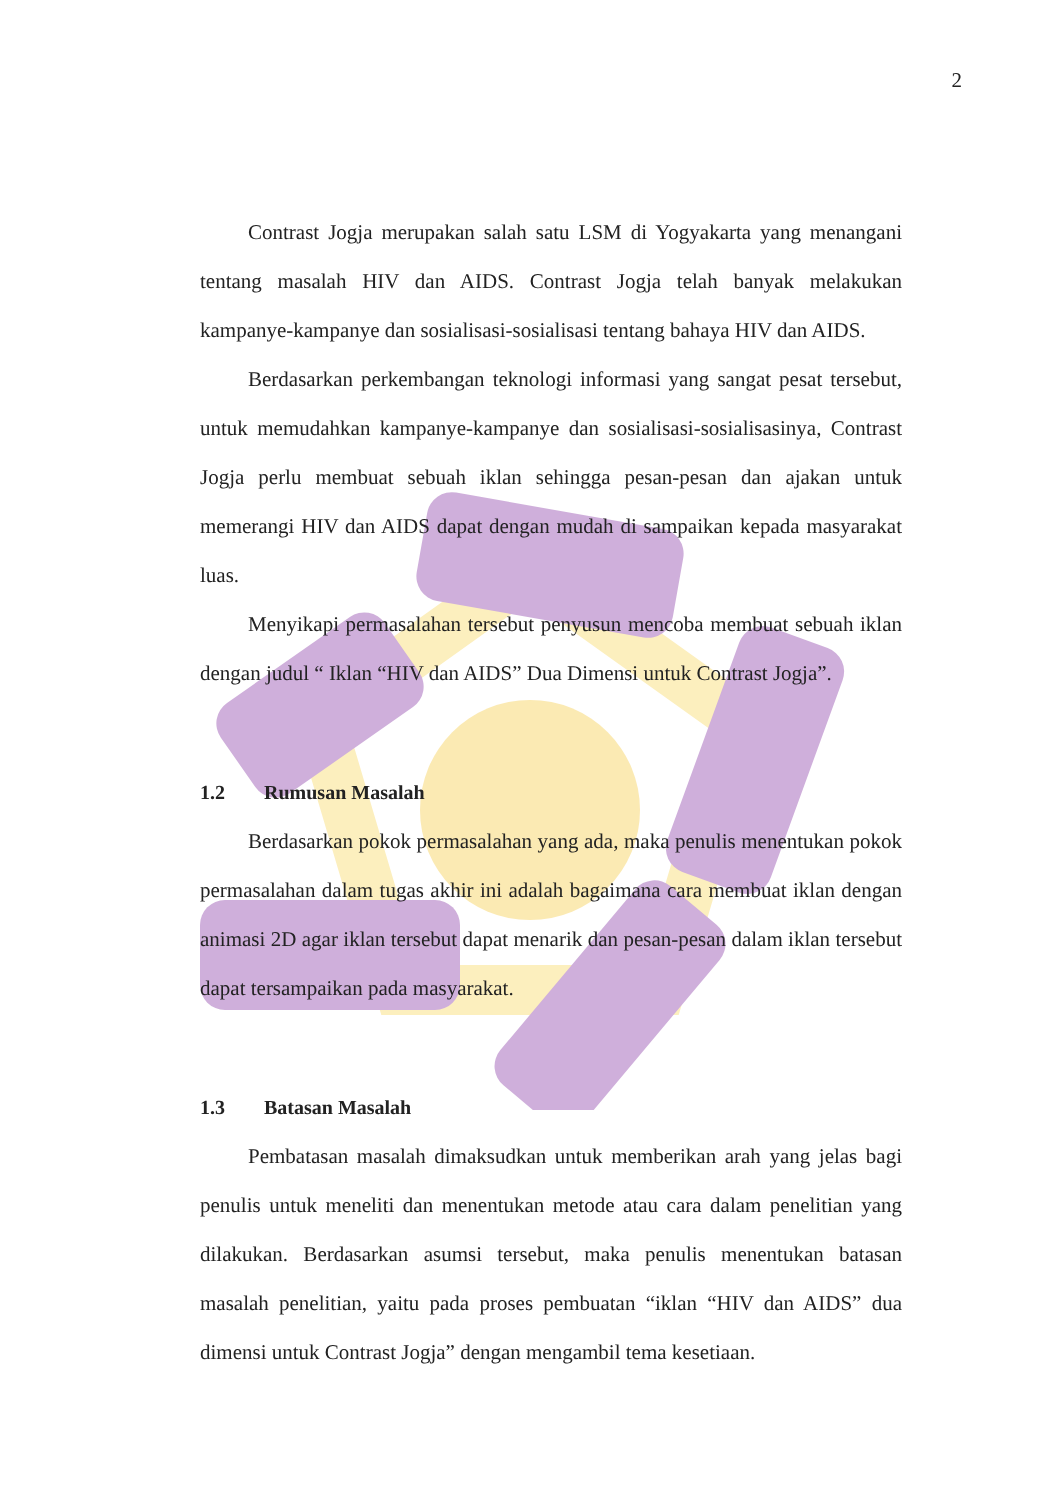2
Contrast Jogja merupakan salah satu LSM di Yogyakarta yang menangani tentang masalah HIV dan AIDS. Contrast Jogja telah banyak melakukan kampanye-kampanye dan sosialisasi-sosialisasi tentang bahaya HIV dan AIDS.
Berdasarkan perkembangan teknologi informasi yang sangat pesat tersebut, untuk memudahkan kampanye-kampanye dan sosialisasi-sosialisasinya, Contrast Jogja perlu membuat sebuah iklan sehingga pesan-pesan dan ajakan untuk memerangi HIV dan AIDS dapat dengan mudah di sampaikan kepada masyarakat luas.
Menyikapi permasalahan tersebut penyusun mencoba membuat sebuah iklan dengan judul “ Iklan “HIV dan AIDS” Dua Dimensi untuk Contrast Jogja”.
1.2 Rumusan Masalah
Berdasarkan pokok permasalahan yang ada, maka penulis menentukan pokok permasalahan dalam tugas akhir ini adalah bagaimana cara membuat iklan dengan animasi 2D agar iklan tersebut dapat menarik dan pesan-pesan dalam iklan tersebut dapat tersampaikan pada masyarakat.
1.3 Batasan Masalah
Pembatasan masalah dimaksudkan untuk memberikan arah yang jelas bagi penulis untuk meneliti dan menentukan metode atau cara dalam penelitian yang dilakukan. Berdasarkan asumsi tersebut, maka penulis menentukan batasan masalah penelitian, yaitu pada proses pembuatan “iklan “HIV dan AIDS” dua dimensi untuk Contrast Jogja” dengan mengambil tema kesetiaan.